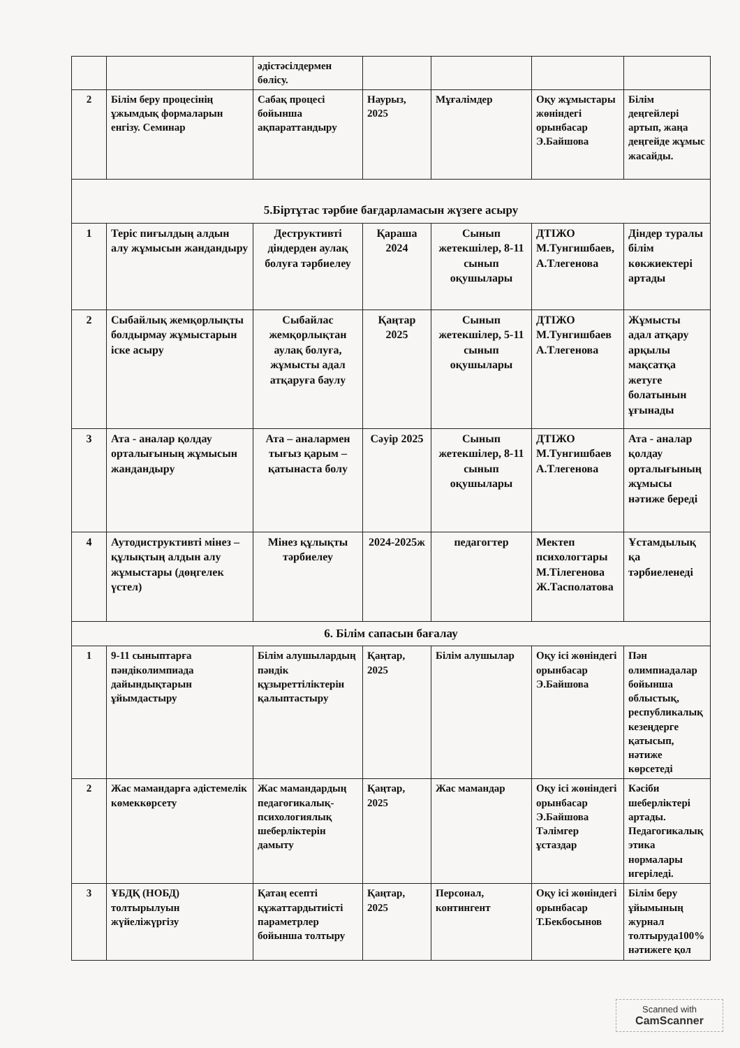| | | әдістәсілдермен бөлісу. | | | | |
| 2 | Білім беру процесінің ұжымдық формаларын енгізу. Семинар | Сабақ процесі бойынша ақпараттандыру | Наурыз, 2025 | Мұғалімдер | Оқу жұмыстары жөніндегі орынбасар Э.Байшова | Білім деңгейлері артып, жаңа деңгейде жұмыс жасайды. |
| 5.Біртұтас тәрбие бағдарламасын жүзеге асыру | | | | | | |
| 1 | Теріс пиғылдың алдын алу жұмысын жандандыру | Деструктивті діндерден аулақ болуға тәрбиелеу | Қараша 2024 | Сынып жетекшілер, 8-11 сынып оқушылары | ДТІЖО М.Тунгишбаев, А.Тлегенова | Діндер туралы білім көкжиектері артады |
| 2 | Сыбайлық жемқорлықты болдырмау жұмыстарын іске асыру | Сыбайлас жемқорлықтан аулақ болуға, жұмысты адал атқаруға баулу | Қаңтар 2025 | Сынып жетекшілер, 5-11 сынып оқушылары | ДТІЖО М.Тунгишбаев А.Тлегенова | Жұмысты адал атқару арқылы мақсатқа жетуге болатынын ұғынады |
| 3 | Ата - аналар қолдау орталығының жұмысын жандандыру | Ата – аналармен тығыз қарым – қатынаста болу | Сәуір 2025 | Сынып жетекшілер, 8-11 сынып оқушылары | ДТІЖО М.Тунгишбаев А.Тлегенова | Ата - аналар қолдау орталығының жұмысы нәтиже береді |
| 4 | Аутодиструктивті мінез – құлықтың алдын алу жұмыстары (дөңгелек үстел) | Мінез құлықты тәрбиелеу | 2024-2025ж | педагогтер | Мектеп психологтары М.Тілегенова Ж.Тасполатова | Ұстамдылық қа тәрбиеленеді |
| 6. Білім сапасын бағалау | | | | | | |
| 1 | 9-11 сыныптарға пәндіколимпиада дайындықтарын ұйымдастыру | Білім алушылардың пәндік құзыреттіліктерін қалыптастыру | Қаңтар, 2025 | Білім алушылар | Оқу ісі жөніндегі орынбасар Э.Байшова | Пән олимпиадалар бойынша облыстық, республикалық кезеңдерге қатысып, нәтиже көрсетеді |
| 2 | Жас мамандарға әдістемелік көмеккөрсету | Жас мамандардың педагогикалық-психологиялық шеберліктерін дамыту | Қаңтар, 2025 | Жас мамандар | Оқу ісі жөніндегі орынбасар Э.Байшова Тәлімгер ұстаздар | Кәсіби шеберліктері артады. Педагогикалық этика нормалары игеріледі. |
| 3 | ҰБДҚ (НОБД) толтырылуын жүйеліжүргізу | Қатаң есепті құжаттардытиісті параметрлер бойынша толтыру | Қаңтар, 2025 | Персонал, контингент | Оқу ісі жөніндегі орынбасар Т.Бекбосынов | Білім беру ұйымының журнал толтыруда100% нәтижеге қол |
Scanned with
CamScanner